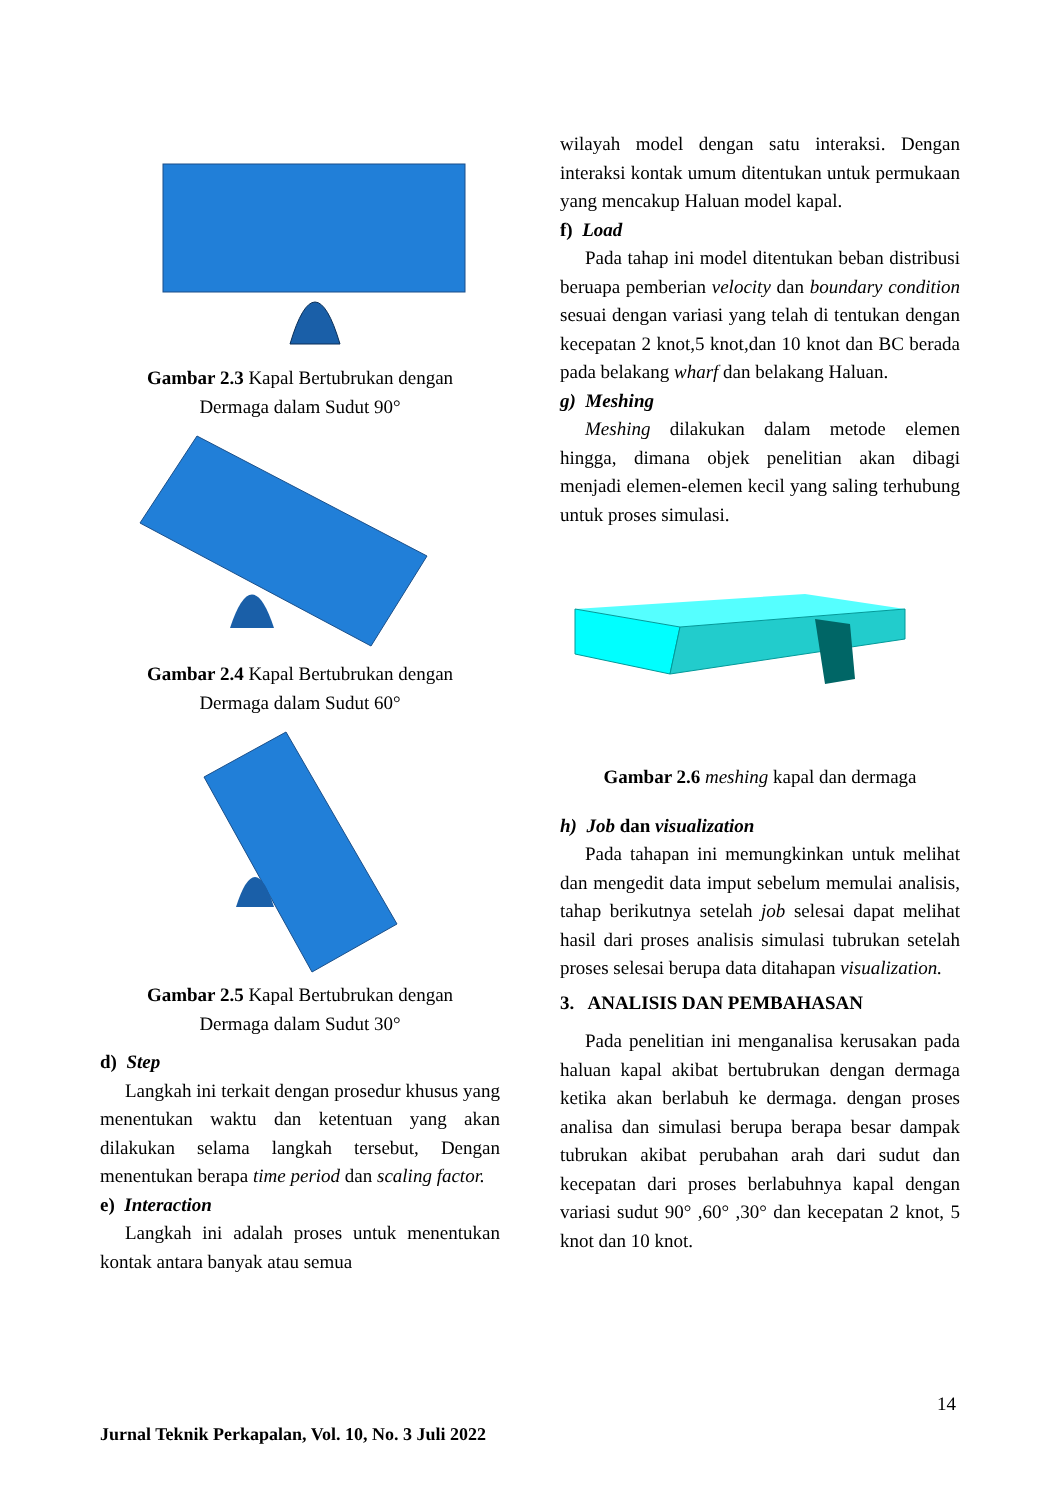Gambar 2.3 Kapal Bertubrukan dengan
Dermaga dalam Sudut 90°
Gambar 2.4 Kapal Bertubrukan dengan
Dermaga dalam Sudut 60°
Gambar 2.5 Kapal Bertubrukan dengan
Dermaga dalam Sudut 30°
d) Step
Langkah ini terkait dengan prosedur khusus yang menentukan waktu dan ketentuan yang akan dilakukan selama langkah tersebut, Dengan menentukan berapa time period dan scaling factor.
e) Interaction
Langkah ini adalah proses untuk menentukan kontak antara banyak atau semua
wilayah model dengan satu interaksi. Dengan interaksi kontak umum ditentukan untuk permukaan yang mencakup Haluan model kapal.
f) Load
Pada tahap ini model ditentukan beban distribusi beruapa pemberian velocity dan boundary condition sesuai dengan variasi yang telah di tentukan dengan kecepatan 2 knot,5 knot,dan 10 knot dan BC berada pada belakang wharf dan belakang Haluan.
g) Meshing
Meshing dilakukan dalam metode elemen hingga, dimana objek penelitian akan dibagi menjadi elemen-elemen kecil yang saling terhubung untuk proses simulasi.
Gambar 2.6 meshing kapal dan dermaga
h) Job dan visualization
Pada tahapan ini memungkinkan untuk melihat dan mengedit data imput sebelum memulai analisis, tahap berikutnya setelah job selesai dapat melihat hasil dari proses analisis simulasi tubrukan setelah proses selesai berupa data ditahapan visualization.
3. ANALISIS DAN PEMBAHASAN
Pada penelitian ini menganalisa kerusakan pada haluan kapal akibat bertubrukan dengan dermaga ketika akan berlabuh ke dermaga. dengan proses analisa dan simulasi berupa berapa besar dampak tubrukan akibat perubahan arah dari sudut dan kecepatan dari proses berlabuhnya kapal dengan variasi sudut 90° ,60° ,30° dan kecepatan 2 knot, 5 knot dan 10 knot.
14
Jurnal Teknik Perkapalan, Vol. 10, No. 3 Juli 2022